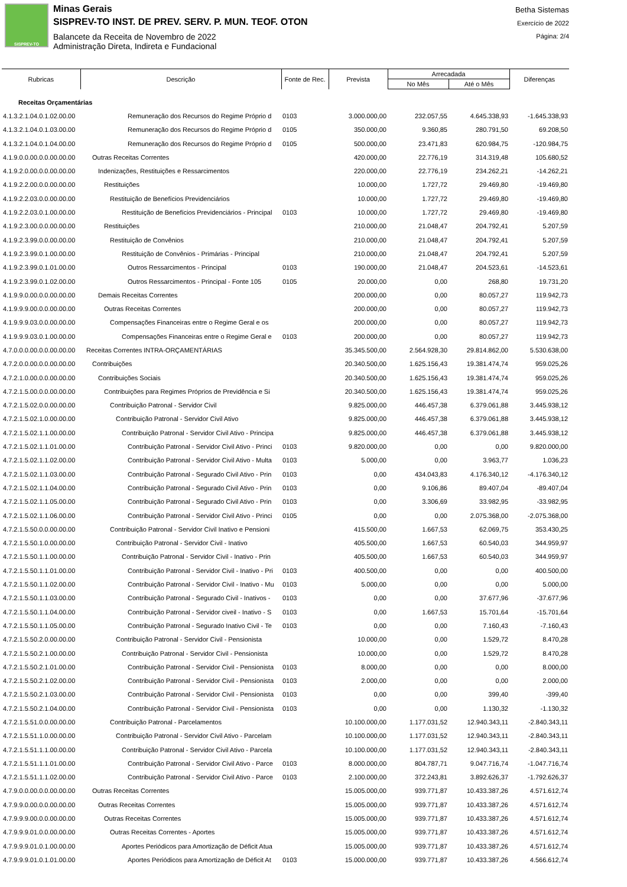SISPREV-TO
Minas Gerais
SISPREV-TO INST. DE PREV. SERV. P. MUN. TEOF. OTON
Balancete da Receita de Novembro de 2022
Administração Direta, Indireta e Fundacional
Betha Sistemas
Exercício de 2022
Página: 2/4
| Rubricas | Descrição | Fonte de Rec. | Prevista | Arrecadada | | Diferenças |
| --- | --- | --- | --- | --- | --- | --- |
| | | | | No Mês | Até o Mês | |
| Receitas Orçamentárias | | | | | | |
| 4.1.3.2.1.04.0.1.02.00.00 | Remuneração dos Recursos do Regime Próprio d | 0103 | 3.000.000,00 | 232.057,55 | 4.645.338,93 | -1.645.338,93 |
| 4.1.3.2.1.04.0.1.03.00.00 | Remuneração dos Recursos do Regime Próprio d | 0105 | 350.000,00 | 9.360,85 | 280.791,50 | 69.208,50 |
| 4.1.3.2.1.04.0.1.04.00.00 | Remuneração dos Recursos do Regime Próprio d | 0105 | 500.000,00 | 23.471,83 | 620.984,75 | -120.984,75 |
| 4.1.9.0.0.00.0.0.00.00.00 | Outras Receitas Correntes | | 420.000,00 | 22.776,19 | 314.319,48 | 105.680,52 |
| 4.1.9.2.0.00.0.0.00.00.00 | Indenizações, Restituições e Ressarcimentos | | 220.000,00 | 22.776,19 | 234.262,21 | -14.262,21 |
| 4.1.9.2.2.00.0.0.00.00.00 | Restituições | | 10.000,00 | 1.727,72 | 29.469,80 | -19.469,80 |
| 4.1.9.2.2.03.0.0.00.00.00 | Restituição de Benefícios Previdenciários | | 10.000,00 | 1.727,72 | 29.469,80 | -19.469,80 |
| 4.1.9.2.2.03.0.1.00.00.00 | Restituição de Benefícios Previdenciários - Principal | 0103 | 10.000,00 | 1.727,72 | 29.469,80 | -19.469,80 |
| 4.1.9.2.3.00.0.0.00.00.00 | Restituições | | 210.000,00 | 21.048,47 | 204.792,41 | 5.207,59 |
| 4.1.9.2.3.99.0.0.00.00.00 | Restituição de Convênios | | 210.000,00 | 21.048,47 | 204.792,41 | 5.207,59 |
| 4.1.9.2.3.99.0.1.00.00.00 | Restituição de Convênios - Primárias - Principal | | 210.000,00 | 21.048,47 | 204.792,41 | 5.207,59 |
| 4.1.9.2.3.99.0.1.01.00.00 | Outros Ressarcimentos - Principal | 0103 | 190.000,00 | 21.048,47 | 204.523,61 | -14.523,61 |
| 4.1.9.2.3.99.0.1.02.00.00 | Outros Ressarcimentos - Principal - Fonte 105 | 0105 | 20.000,00 | 0,00 | 268,80 | 19.731,20 |
| 4.1.9.9.0.00.0.0.00.00.00 | Demais Receitas Correntes | | 200.000,00 | 0,00 | 80.057,27 | 119.942,73 |
| 4.1.9.9.9.00.0.0.00.00.00 | Outras Receitas Correntes | | 200.000,00 | 0,00 | 80.057,27 | 119.942,73 |
| 4.1.9.9.9.03.0.0.00.00.00 | Compensações Financeiras entre o Regime Geral e os | | 200.000,00 | 0,00 | 80.057,27 | 119.942,73 |
| 4.1.9.9.9.03.0.1.00.00.00 | Compensações Financeiras entre o Regime Geral e | 0103 | 200.000,00 | 0,00 | 80.057,27 | 119.942,73 |
| 4.7.0.0.0.00.0.0.00.00.00 | Receitas Correntes INTRA-ORÇAMENTÁRIAS | | 35.345.500,00 | 2.564.928,30 | 29.814.862,00 | 5.530.638,00 |
| 4.7.2.0.0.00.0.0.00.00.00 | Contribuições | | 20.340.500,00 | 1.625.156,43 | 19.381.474,74 | 959.025,26 |
| 4.7.2.1.0.00.0.0.00.00.00 | Contribuições Sociais | | 20.340.500,00 | 1.625.156,43 | 19.381.474,74 | 959.025,26 |
| 4.7.2.1.5.00.0.0.00.00.00 | Contribuições para Regimes Próprios de Previdência e Si | | 20.340.500,00 | 1.625.156,43 | 19.381.474,74 | 959.025,26 |
| 4.7.2.1.5.02.0.0.00.00.00 | Contribuição Patronal - Servidor Civil | | 9.825.000,00 | 446.457,38 | 6.379.061,88 | 3.445.938,12 |
| 4.7.2.1.5.02.1.0.00.00.00 | Contribuição Patronal - Servidor Civil Ativo | | 9.825.000,00 | 446.457,38 | 6.379.061,88 | 3.445.938,12 |
| 4.7.2.1.5.02.1.1.00.00.00 | Contribuição Patronal - Servidor Civil Ativo - Principa | | 9.825.000,00 | 446.457,38 | 6.379.061,88 | 3.445.938,12 |
| 4.7.2.1.5.02.1.1.01.00.00 | Contribuição Patronal - Servidor Civil Ativo - Princi | 0103 | 9.820.000,00 | 0,00 | 0,00 | 9.820.000,00 |
| 4.7.2.1.5.02.1.1.02.00.00 | Contribuição Patronal - Servidor Civil Ativo - Multa | 0103 | 5.000,00 | 0,00 | 3.963,77 | 1.036,23 |
| 4.7.2.1.5.02.1.1.03.00.00 | Contribuição Patronal - Segurado Civil Ativo - Prin | 0103 | 0,00 | 434.043,83 | 4.176.340,12 | -4.176.340,12 |
| 4.7.2.1.5.02.1.1.04.00.00 | Contribuição Patronal - Segurado Civil Ativo - Prin | 0103 | 0,00 | 9.106,86 | 89.407,04 | -89.407,04 |
| 4.7.2.1.5.02.1.1.05.00.00 | Contribuição Patronal - Segurado Civil Ativo - Prin | 0103 | 0,00 | 3.306,69 | 33.982,95 | -33.982,95 |
| 4.7.2.1.5.02.1.1.06.00.00 | Contribuição Patronal - Servidor Civil Ativo - Princi | 0105 | 0,00 | 0,00 | 2.075.368,00 | -2.075.368,00 |
| 4.7.2.1.5.50.0.0.00.00.00 | Contribuição Patronal - Servidor Civil Inativo e Pensioni | | 415.500,00 | 1.667,53 | 62.069,75 | 353.430,25 |
| 4.7.2.1.5.50.1.0.00.00.00 | Contribuição Patronal - Servidor Civil - Inativo | | 405.500,00 | 1.667,53 | 60.540,03 | 344.959,97 |
| 4.7.2.1.5.50.1.1.00.00.00 | Contribuição Patronal - Servidor Civil - Inativo - Prin | | 405.500,00 | 1.667,53 | 60.540,03 | 344.959,97 |
| 4.7.2.1.5.50.1.1.01.00.00 | Contribuição Patronal - Servidor Civil - Inativo - Pri | 0103 | 400.500,00 | 0,00 | 0,00 | 400.500,00 |
| 4.7.2.1.5.50.1.1.02.00.00 | Contribuição Patronal - Servidor Civil - Inativo - Mu | 0103 | 5.000,00 | 0,00 | 0,00 | 5.000,00 |
| 4.7.2.1.5.50.1.1.03.00.00 | Contribuição Patronal - Segurado Civil - Inativos - | 0103 | 0,00 | 0,00 | 37.677,96 | -37.677,96 |
| 4.7.2.1.5.50.1.1.04.00.00 | Contribuição Patronal - Servidor civeil - Inativo - S | 0103 | 0,00 | 1.667,53 | 15.701,64 | -15.701,64 |
| 4.7.2.1.5.50.1.1.05.00.00 | Contribuição Patronal - Segurado Inativo Civil - Te | 0103 | 0,00 | 0,00 | 7.160,43 | -7.160,43 |
| 4.7.2.1.5.50.2.0.00.00.00 | Contribuição Patronal - Servidor Civil - Pensionista | | 10.000,00 | 0,00 | 1.529,72 | 8.470,28 |
| 4.7.2.1.5.50.2.1.00.00.00 | Contribuição Patronal - Servidor Civil - Pensionista | | 10.000,00 | 0,00 | 1.529,72 | 8.470,28 |
| 4.7.2.1.5.50.2.1.01.00.00 | Contribuição Patronal - Servidor Civil - Pensionista | 0103 | 8.000,00 | 0,00 | 0,00 | 8.000,00 |
| 4.7.2.1.5.50.2.1.02.00.00 | Contribuição Patronal - Servidor Civil - Pensionista | 0103 | 2.000,00 | 0,00 | 0,00 | 2.000,00 |
| 4.7.2.1.5.50.2.1.03.00.00 | Contribuição Patronal - Servidor Civil - Pensionista | 0103 | 0,00 | 0,00 | 399,40 | -399,40 |
| 4.7.2.1.5.50.2.1.04.00.00 | Contribuição Patronal - Servidor Civil - Pensionista | 0103 | 0,00 | 0,00 | 1.130,32 | -1.130,32 |
| 4.7.2.1.5.51.0.0.00.00.00 | Contribuição Patronal - Parcelamentos | | 10.100.000,00 | 1.177.031,52 | 12.940.343,11 | -2.840.343,11 |
| 4.7.2.1.5.51.1.0.00.00.00 | Contribuição Patronal - Servidor Civil Ativo - Parcelam | | 10.100.000,00 | 1.177.031,52 | 12.940.343,11 | -2.840.343,11 |
| 4.7.2.1.5.51.1.1.00.00.00 | Contribuição Patronal - Servidor Civil Ativo - Parcela | | 10.100.000,00 | 1.177.031,52 | 12.940.343,11 | -2.840.343,11 |
| 4.7.2.1.5.51.1.1.01.00.00 | Contribuição Patronal - Servidor Civil Ativo - Parce | 0103 | 8.000.000,00 | 804.787,71 | 9.047.716,74 | -1.047.716,74 |
| 4.7.2.1.5.51.1.1.02.00.00 | Contribuição Patronal - Servidor Civil Ativo - Parce | 0103 | 2.100.000,00 | 372.243,81 | 3.892.626,37 | -1.792.626,37 |
| 4.7.9.0.0.00.0.0.00.00.00 | Outras Receitas Correntes | | 15.005.000,00 | 939.771,87 | 10.433.387,26 | 4.571.612,74 |
| 4.7.9.9.0.00.0.0.00.00.00 | Outras Receitas Correntes | | 15.005.000,00 | 939.771,87 | 10.433.387,26 | 4.571.612,74 |
| 4.7.9.9.9.00.0.0.00.00.00 | Outras Receitas Correntes | | 15.005.000,00 | 939.771,87 | 10.433.387,26 | 4.571.612,74 |
| 4.7.9.9.9.01.0.0.00.00.00 | Outras Receitas Correntes - Aportes | | 15.005.000,00 | 939.771,87 | 10.433.387,26 | 4.571.612,74 |
| 4.7.9.9.9.01.0.1.00.00.00 | Aportes Periódicos para Amortização de Déficit Atua | | 15.005.000,00 | 939.771,87 | 10.433.387,26 | 4.571.612,74 |
| 4.7.9.9.9.01.0.1.01.00.00 | Aportes Periódicos para Amortização de Déficit At | 0103 | 15.000.000,00 | 939.771,87 | 10.433.387,26 | 4.566.612,74 |